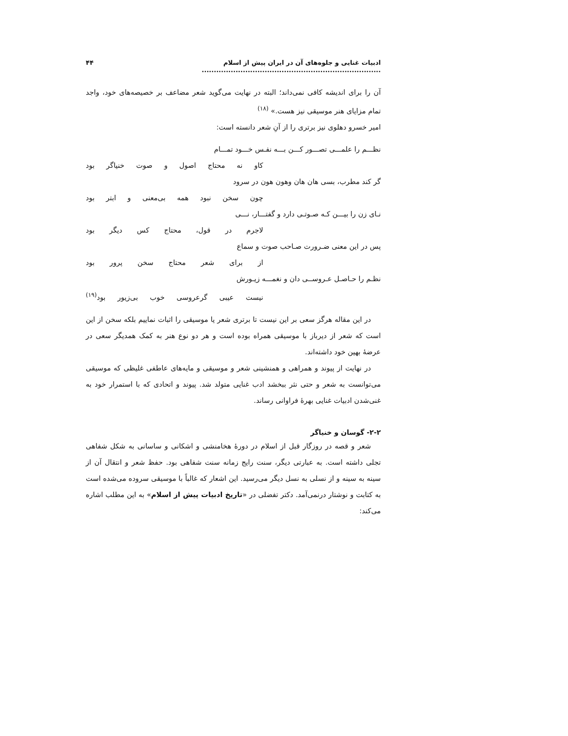ادبیات غنایی و جلوه‌های آن در ایران پیش از اسلام .......................................................................... ۴۴
آن را برای اندیشه کافی نمی‌داند؛ البته در نهایت می‌گوید شعر مضاعف بر خصیصه‌های خود، واجد تمام مزایای هنر موسیقی نیز هست.» <sup>(۱۸)</sup>
امیر خسرو دهلوی نیز برتری را از آنِ شعر دانسته است:
نظـــم را علمـــی تصـــور کـــن بـــه نفـس خـــود تمـــام
کاو نه محتاج اصول و صوت خنیاگر بود
گر کند مطرب، بسی هان هان وهون هون در سرود
چون سخن نبود همه بی‌معنی و ابتر بود
نـای زن را بیـــن کـه صـوتـی دارد و گفتـــار، نـــی
لاجرم در قول، محتاج کس دیگر بود
پس در این معنی ضـرورت صـاحب صوت و سماع
از برای شعر محتاج سخن پرور بود
نظـم را حـاصـل عـروســی دان و نغمـــه زیـورش
نیست عیبی گرعروسی خوب بی‌زیور بود<sup>(۱۹)</sup>
در این مقاله هرگز سعی بر این نیست تا برتری شعر یا موسیقی را اثبات نماییم بلکه سخن از این است که شعر از دیرباز با موسیقی همراه بوده است و هر دو نوع هنر به کمک همدیگر سعی در عرضهٔ بهین خود داشته‌اند.
در نهایت از پیوند و همراهی و همنشینی شعر و موسیقی و مایه‌های عاطفی غلیظی که موسیقی می‌توانست به شعر و حتی نثر ببخشد ادب غنایی متولد شد. پیوند و اتحادی که با استمرار خود به غنی‌شدن ادبیات غنایی بهرهٔ فراوانی رساند.
۲-۲- گوسان و خنیاگر
شعر و قصه در روزگار قبل از اسلام در دورهٔ هخامنشی و اشکانی و ساسانی به شکل شفاهی تجلی داشته است. به عبارتی دیگر، سنت رایج زمانه سنت شفاهی بود. حفظ شعر و انتقال آن از سینه به سینه و از نسلی به نسل دیگر می‌رسید. این اشعار که غالباً با موسیقی سروده می‌شده است به کتابت و نوشتار درنمی‌آمد. دکتر تفضلی در «تاریخ ادبیات پیش از اسلام» به این مطلب اشاره می‌کند: